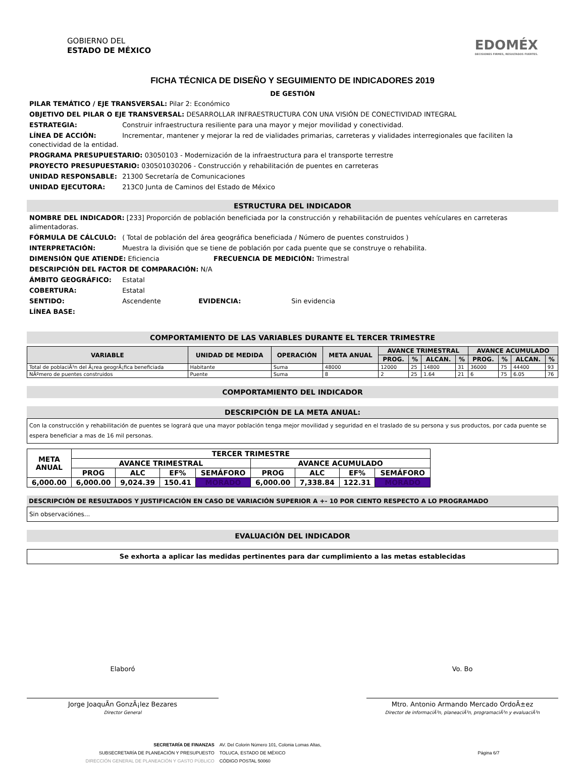GOBIERNO DEL
ESTADO DE MÉXICO
EDOMÉX
DECISIONES FIRMES, RESULTADOS FUERTES.
FICHA TÉCNICA DE DISEÑO Y SEGUIMIENTO DE INDICADORES 2019
DE GESTIÓN
PILAR TEMÁTICO / EJE TRANSVERSAL: Pilar 2: Económico
OBJETIVO DEL PILAR O EJE TRANSVERSAL: DESARROLLAR INFRAESTRUCTURA CON UNA VISIÓN DE CONECTIVIDAD INTEGRAL
ESTRATEGIA: Construir infraestructura resiliente para una mayor y mejor movilidad y conectividad.
LÍNEA DE ACCIÓN: Incrementar, mantener y mejorar la red de vialidades primarias, carreteras y vialidades interregionales que faciliten la conectividad de la entidad.
PROGRAMA PRESUPUESTARIO: 03050103 - Modernización de la infraestructura para el transporte terrestre
PROYECTO PRESUPUESTARIO: 030501030206 - Construcción y rehabilitación de puentes en carreteras
UNIDAD RESPONSABLE: 21300 Secretaría de Comunicaciones
UNIDAD EJECUTORA: 213C0 Junta de Caminos del Estado de México
ESTRUCTURA DEL INDICADOR
NOMBRE DEL INDICADOR: [233] Proporción de población beneficiada por la construcción y rehabilitación de puentes vehículares en carreteras alimentadoras.
FÓRMULA DE CÁLCULO: ( Total de población del área geográfica beneficiada / Número de puentes construidos )
INTERPRETACIÓN: Muestra la división que se tiene de población por cada puente que se construye o rehabilita.
DIMENSIÓN QUE ATIENDE: Eficiencia FRECUENCIA DE MEDICIÓN: Trimestral
DESCRIPCIÓN DEL FACTOR DE COMPARACIÓN: N/A
ÁMBITO GEOGRÁFICO: Estatal
COBERTURA: Estatal
SENTIDO: Ascendente EVIDENCIA: Sin evidencia
LÍNEA BASE:
COMPORTAMIENTO DE LAS VARIABLES DURANTE EL TERCER TRIMESTRE
| VARIABLE | UNIDAD DE MEDIDA | OPERACIÓN | META ANUAL | AVANCE TRIMESTRAL | | | | AVANCE ACUMULADO | | | |
| --- | --- | --- | --- | --- | --- | --- | --- | --- | --- | --- | --- |
| | | | | PROG. | % | ALCAN. | % | PROG. | % | ALCAN. | % |
| Total de poblaciÃ³n del Ã¡rea geogrÃ¡fica beneficiada | Habitante | Suma | 48000 | 12000 | 25 | 14800 | 31 | 36000 | 75 | 44400 | 93 |
| NÃºmero de puentes construidos | Puente | Suma | 8 | 2 | 25 | 1.64 | 21 | 6 | 75 | 6.05 | 76 |
COMPORTAMIENTO DEL INDICADOR
DESCRIPCIÓN DE LA META ANUAL:
Con la construcción y rehabilitación de puentes se logrará que una mayor población tenga mejor movilidad y seguridad en el traslado de su persona y sus productos, por cada puente se espera beneficiar a mas de 16 mil personas.
| META ANUAL | TERCER TRIMESTRE | | | | | | | |
| --- | --- | --- | --- | --- | --- | --- | --- | --- |
| | AVANCE TRIMESTRAL | | | | AVANCE ACUMULADO | | | |
| | PROG | ALC | EF% | SEMÁFORO | PROG | ALC | EF% | SEMÁFORO |
| 6,000.00 | 6,000.00 | 9,024.39 | 150.41 | MORADO | 6,000.00 | 7,338.84 | 122.31 | MORADO |
DESCRIPCIÓN DE RESULTADOS Y JUSTIFICACIÓN EN CASO DE VARIACIÓN SUPERIOR A +- 10 POR CIENTO RESPECTO A LO PROGRAMADO
Sin observaciónes...
EVALUACIÓN DEL INDICADOR
Se exhorta a aplicar las medidas pertinentes para dar cumplimiento a las metas establecidas
Elaboró
Jorge JoaquÃ­n GonzÃ¡lez Bezares
Director General
Vo. Bo
Mtro. Antonio Armando Mercado OrdoÃ±ez
Director de informaciÃ³n, planeaciÃ³n, programaciÃ³n y evaluaciÃ³n
SECRETARÍA DE FINANZAS
SUBSECRETARÍA DE PLANEACIÓN Y PRESUPUESTO
DIRECCIÓN GENERAL DE PLANEACIÓN Y GASTO PÚBLICO
AV. Del Colorin Número 101, Colonia Lomas Altas,
TOLUCA, ESTADO DE MÉXICO
CÓDIGO POSTAL 50060
Página 6/7